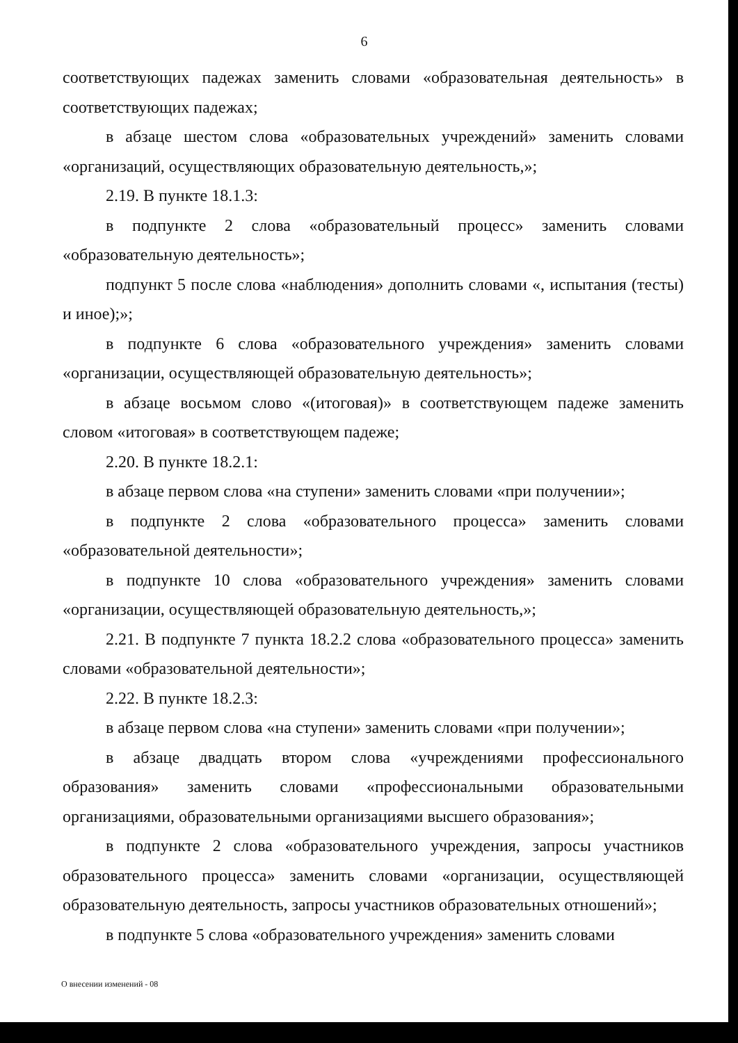6
соответствующих падежах заменить словами «образовательная деятельность» в соответствующих падежах;
в абзаце шестом слова «образовательных учреждений» заменить словами «организаций, осуществляющих образовательную деятельность,»;
2.19. В пункте 18.1.3:
в подпункте 2 слова «образовательный процесс» заменить словами «образовательную деятельность»;
подпункт 5 после слова «наблюдения» дополнить словами «, испытания (тесты) и иное);»;
в подпункте 6 слова «образовательного учреждения» заменить словами «организации, осуществляющей образовательную деятельность»;
в абзаце восьмом слово «(итоговая)» в соответствующем падеже заменить словом «итоговая» в соответствующем падеже;
2.20. В пункте 18.2.1:
в абзаце первом слова «на ступени» заменить словами «при получении»;
в подпункте 2 слова «образовательного процесса» заменить словами «образовательной деятельности»;
в подпункте 10 слова «образовательного учреждения» заменить словами «организации, осуществляющей образовательную деятельность,»;
2.21. В подпункте 7 пункта 18.2.2 слова «образовательного процесса» заменить словами «образовательной деятельности»;
2.22. В пункте 18.2.3:
в абзаце первом слова «на ступени» заменить словами «при получении»;
в абзаце двадцать втором слова «учреждениями профессионального образования» заменить словами «профессиональными образовательными организациями, образовательными организациями высшего образования»;
в подпункте 2 слова «образовательного учреждения, запросы участников образовательного процесса» заменить словами «организации, осуществляющей образовательную деятельность, запросы участников образовательных отношений»;
в подпункте 5 слова «образовательного учреждения» заменить словами
О внесении изменений - 08